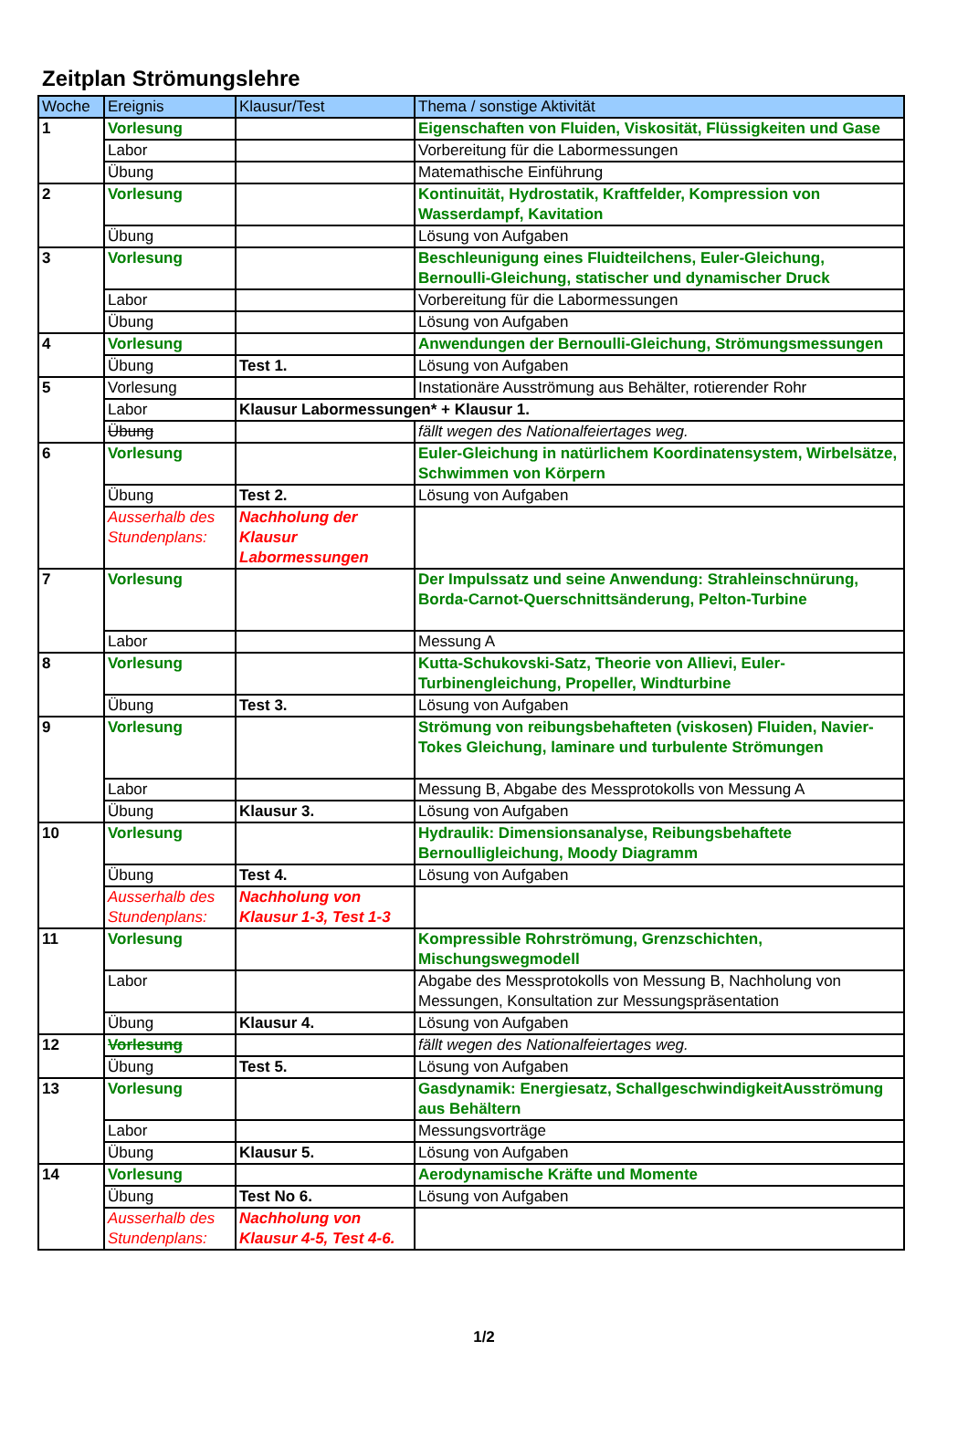Zeitplan Strömungslehre
| Woche | Ereignis | Klausur/Test | Thema / sonstige Aktivität |
| --- | --- | --- | --- |
| 1 | Vorlesung | | Eigenschaften von Fluiden, Viskosität, Flüssigkeiten und Gase |
| | Labor | | Vorbereitung für die Labormessungen |
| | Übung | | Matemathische Einführung |
| 2 | Vorlesung | | Kontinuität, Hydrostatik, Kraftfelder, Kompression von Wasserdampf, Kavitation |
| | Übung | | Lösung von Aufgaben |
| 3 | Vorlesung | | Beschleunigung eines Fluidteilchens, Euler-Gleichung, Bernoulli-Gleichung, statischer und dynamischer Druck |
| | Labor | | Vorbereitung für die Labormessungen |
| | Übung | | Lösung von Aufgaben |
| 4 | Vorlesung | | Anwendungen der Bernoulli-Gleichung, Strömungsmessungen |
| | Übung | Test 1. | Lösung von Aufgaben |
| 5 | Vorlesung | | Instationäre Ausströmung aus Behälter, rotierender Rohr |
| | Labor | Klausur Labormessungen* + Klausur 1. | |
| | Übung | | fällt wegen des Nationalfeiertages weg. |
| 6 | Vorlesung | | Euler-Gleichung in natürlichem Koordinatensystem, Wirbelsätze, Schwimmen von Körpern |
| | Übung | Test 2. | Lösung von Aufgaben |
| | Ausserhalb des Stundenplans: | Nachholung der Klausur Labormessungen | |
| 7 | Vorlesung | | Der Impulssatz und seine Anwendung: Strahleinschnürung, Borda-Carnot-Querschnittsänderung, Pelton-Turbine |
| | Labor | | Messung A |
| 8 | Vorlesung | | Kutta-Schukovski-Satz, Theorie von Allievi, Euler-Turbinengleichung, Propeller, Windturbine |
| | Übung | Test 3. | Lösung von Aufgaben |
| 9 | Vorlesung | | Strömung von reibungsbehafteten (viskosen) Fluiden, Navier-Tokes Gleichung, laminare und turbulente Strömungen |
| | Labor | | Messung B, Abgabe des Messprotokolls von Messung A |
| | Übung | Klausur 3. | Lösung von Aufgaben |
| 10 | Vorlesung | | Hydraulik: Dimensionsanalyse, Reibungsbehaftete Bernoulligleichung, Moody Diagramm |
| | Übung | Test 4. | Lösung von Aufgaben |
| | Ausserhalb des Stundenplans: | Nachholung von Klausur 1-3, Test 1-3 | |
| 11 | Vorlesung | | Kompressible Rohrströmung, Grenzschichten, Mischungswegmodell |
| | Labor | | Abgabe des Messprotokolls von Messung B, Nachholung von Messungen, Konsultation zur Messungspräsentation |
| | Übung | Klausur 4. | Lösung von Aufgaben |
| 12 | Vorlesung | | fällt wegen des Nationalfeiertages weg. |
| | Übung | Test 5. | Lösung von Aufgaben |
| 13 | Vorlesung | | Gasdynamik: Energiesatz, SchallgeschwindigkeitAusströmung aus Behältern |
| | Labor | | Messungsvorträge |
| | Übung | Klausur 5. | Lösung von Aufgaben |
| 14 | Vorlesung | | Aerodynamische Kräfte und Momente |
| | Übung | Test No 6. | Lösung von Aufgaben |
| | Ausserhalb des Stundenplans: | Nachholung von Klausur 4-5, Test 4-6. | |
1/2